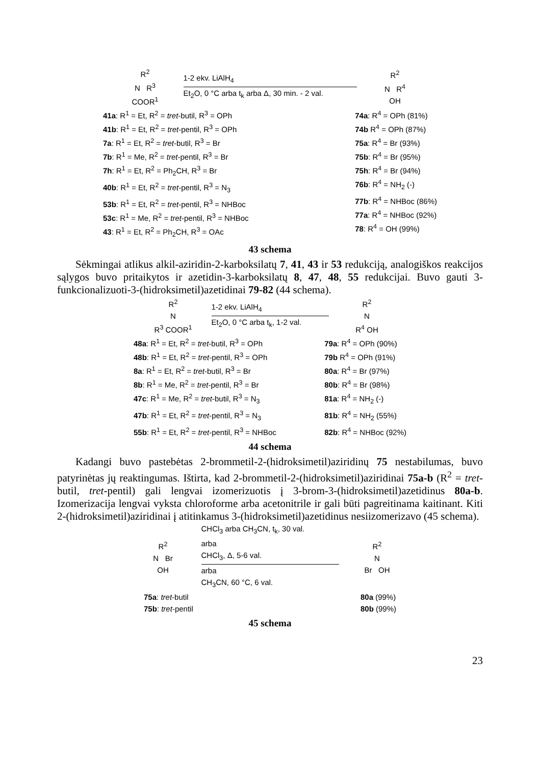R<sup>2</sup>
N R<sup>3</sup>
COOR<sup>1</sup>
1-2 ekv. LiAlH<sub>4</sub>
Et<sub>2</sub>O, 0 °C arba t<sub>k</sub> arba Δ, 30 min. - 2 val.
R<sup>2</sup>
N R<sup>4</sup>
OH
41a: R<sup>1</sup> = Et, R<sup>2</sup> = tret-butil, R<sup>3</sup> = OPh
41b: R<sup>1</sup> = Et, R<sup>2</sup> = tret-pentil, R<sup>3</sup> = OPh
7a: R<sup>1</sup> = Et, R<sup>2</sup> = tret-butil, R<sup>3</sup> = Br
7b: R<sup>1</sup> = Me, R<sup>2</sup> = tret-pentil, R<sup>3</sup> = Br
7h: R<sup>1</sup> = Et, R<sup>2</sup> = Ph<sub>2</sub>CH, R<sup>3</sup> = Br
40b: R<sup>1</sup> = Et, R<sup>2</sup> = tret-pentil, R<sup>3</sup> = N<sub>3</sub>
53b: R<sup>1</sup> = Et, R<sup>2</sup> = tret-pentil, R<sup>3</sup> = NHBoc
53c: R<sup>1</sup> = Me, R<sup>2</sup> = tret-pentil, R<sup>3</sup> = NHBoc
43: R<sup>1</sup> = Et, R<sup>2</sup> = Ph<sub>2</sub>CH, R<sup>3</sup> = OAc
74a: R<sup>4</sup> = OPh (81%)
74b R<sup>4</sup> = OPh (87%)
75a: R<sup>4</sup> = Br (93%)
75b: R<sup>4</sup> = Br (95%)
75h: R<sup>4</sup> = Br (94%)
76b: R<sup>4</sup> = NH<sub>2</sub> (-)
77b: R<sup>4</sup> = NHBoc (86%)
77a: R<sup>4</sup> = NHBoc (92%)
78: R<sup>4</sup> = OH (99%)
43 schema
Sėkmingai atlikus alkil-aziridin-2-karboksilatų 7, 41, 43 ir 53 redukciją, analogiškos reakcijos sąlygos buvo pritaikytos ir azetidin-3-karboksilatų 8, 47, 48, 55 redukcijai. Buvo gauti 3-funkcionalizuoti-3-(hidroksimetil)azetidinai 79-82 (44 schema).
R<sup>2</sup>
N
R<sup>3</sup> COOR<sup>1</sup>
1-2 ekv. LiAlH<sub>4</sub>
Et<sub>2</sub>O, 0 °C arba t<sub>k</sub>, 1-2 val.
R<sup>2</sup>
N
R<sup>4</sup> OH
48a: R<sup>1</sup> = Et, R<sup>2</sup> = tret-butil, R<sup>3</sup> = OPh
48b: R<sup>1</sup> = Et, R<sup>2</sup> = tret-pentil, R<sup>3</sup> = OPh
8a: R<sup>1</sup> = Et, R<sup>2</sup> = tret-butil, R<sup>3</sup> = Br
8b: R<sup>1</sup> = Me, R<sup>2</sup> = tret-pentil, R<sup>3</sup> = Br
47c: R<sup>1</sup> = Me, R<sup>2</sup> = tret-butil, R<sup>3</sup> = N<sub>3</sub>
47b: R<sup>1</sup> = Et, R<sup>2</sup> = tret-pentil, R<sup>3</sup> = N<sub>3</sub>
55b: R<sup>1</sup> = Et, R<sup>2</sup> = tret-pentil, R<sup>3</sup> = NHBoc
79a: R<sup>4</sup> = OPh (90%)
79b R<sup>4</sup> = OPh (91%)
80a: R<sup>4</sup> = Br (97%)
80b: R<sup>4</sup> = Br (98%)
81a: R<sup>4</sup> = NH<sub>2</sub> (-)
81b: R<sup>4</sup> = NH<sub>2</sub> (55%)
82b: R<sup>4</sup> = NHBoc (92%)
44 schema
Kadangi buvo pastebėtas 2-brommetil-2-(hidroksimetil)aziridinų 75 nestabilumas, buvo patyrinėtas jų reaktingumas. Ištirta, kad 2-brommetil-2-(hidroksimetil)aziridinai 75a-b (R<sup>2</sup> = tret-butil, tret-pentil) gali lengvai izomerizuotis į 3-brom-3-(hidroksimetil)azetidinus 80a-b. Izomerizacija lengvai vyksta chloroforme arba acetonitrile ir gali būti pagreitinama kaitinant. Kiti 2-(hidroksimetil)aziridinai į atitinkamus 3-(hidroksimetil)azetidinus nesiizomerizavo (45 schema).
R<sup>2</sup>
N Br
OH
CHCl<sub>3</sub> arba CH<sub>3</sub>CN, t<sub>k</sub>, 30 val.
arba
CHCl<sub>3</sub>, Δ, 5-6 val.
arba
CH<sub>3</sub>CN, 60 °C, 6 val.
R<sup>2</sup>
N
Br OH
75a: tret-butil
75b: tret-pentil
80a (99%)
80b (99%)
45 schema
23